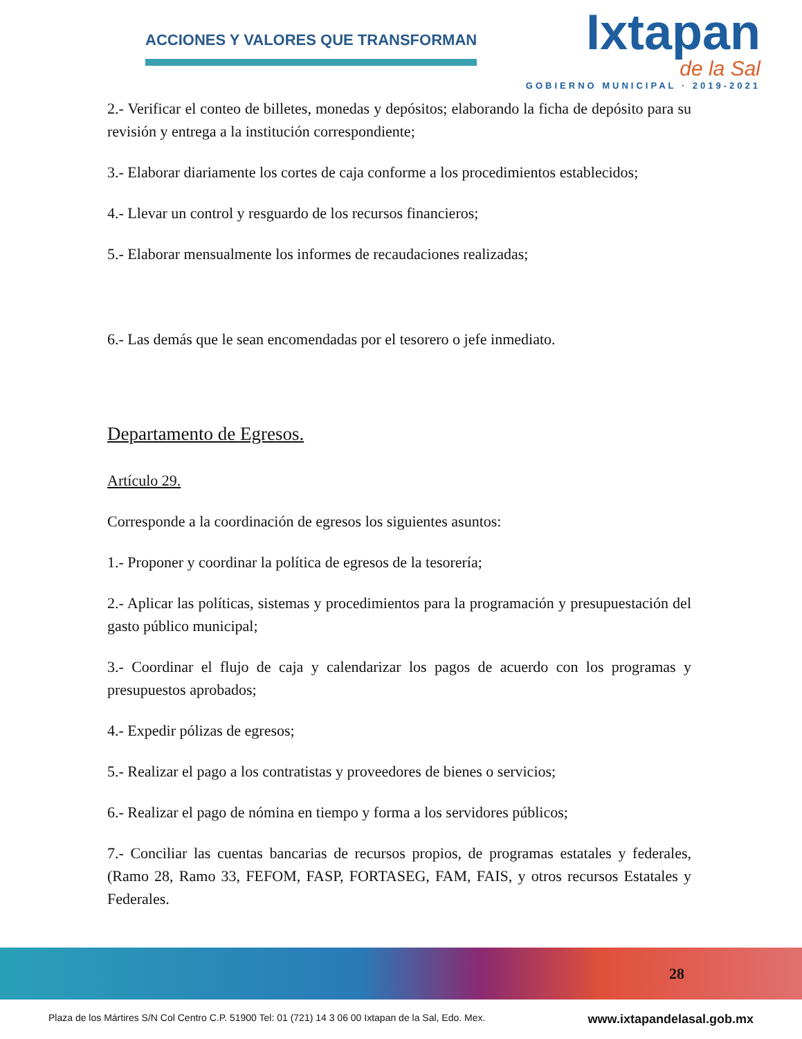ACCIONES Y VALORES QUE TRANSFORMAN
Ixtapan
de la Sal
GOBIERNO MUNICIPAL · 2019-2021
2.- Verificar el conteo de billetes, monedas y depósitos; elaborando la ficha de depósito para su revisión y entrega a la institución correspondiente;
3.- Elaborar diariamente los cortes de caja conforme a los procedimientos establecidos;
4.- Llevar un control y resguardo de los recursos financieros;
5.- Elaborar mensualmente los informes de recaudaciones realizadas;
6.- Las demás que le sean encomendadas por el tesorero o jefe inmediato.
Departamento de Egresos.
Artículo 29.
Corresponde a la coordinación de egresos los siguientes asuntos:
1.- Proponer y coordinar la política de egresos de la tesorería;
2.- Aplicar las políticas, sistemas y procedimientos para la programación y presupuestación del gasto público municipal;
3.- Coordinar el flujo de caja y calendarizar los pagos de acuerdo con los programas y presupuestos aprobados;
4.- Expedir pólizas de egresos;
5.- Realizar el pago a los contratistas y proveedores de bienes o servicios;
6.- Realizar el pago de nómina en tiempo y forma a los servidores públicos;
7.- Conciliar las cuentas bancarias de recursos propios, de programas estatales y federales, (Ramo 28, Ramo 33, FEFOM, FASP, FORTASEG, FAM, FAIS, y otros recursos Estatales y Federales.
28
Plaza de los Mártires S/N Col Centro C.P. 51900 Tel: 01 (721) 14 3 06 00 Ixtapan de la Sal, Edo. Mex. www.ixtapandelasal.gob.mx